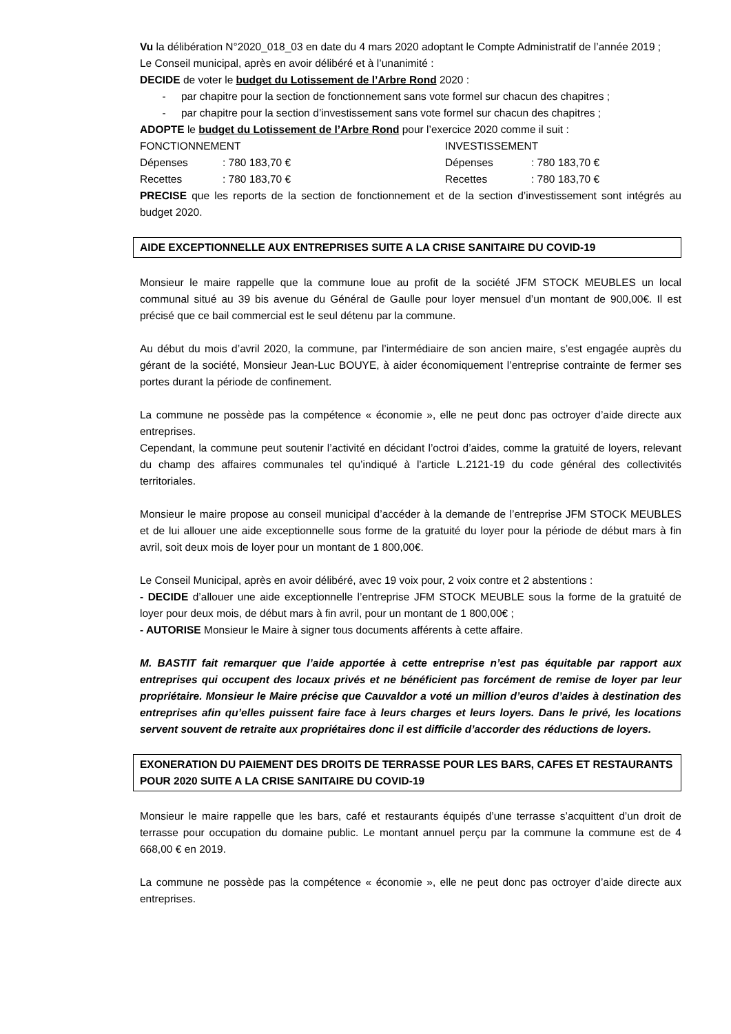Vu la délibération N°2020_018_03 en date du 4 mars 2020 adoptant le Compte Administratif de l’année 2019 ;
Le Conseil municipal, après en avoir délibéré et à l’unanimité :
DECIDE de voter le budget du Lotissement de l’Arbre Rond 2020 :
- par chapitre pour la section de fonctionnement sans vote formel sur chacun des chapitres ;
- par chapitre pour la section d’investissement sans vote formel sur chacun des chapitres ;
ADOPTE le budget du Lotissement de l’Arbre Rond pour l’exercice 2020 comme il suit :
FONCTIONNEMENT INVESTISSEMENT
Dépenses : 780 183,70 € Dépenses : 780 183,70 €
Recettes : 780 183,70 € Recettes : 780 183,70 €
PRECISE que les reports de la section de fonctionnement et de la section d’investissement sont intégrés au budget 2020.
AIDE EXCEPTIONNELLE AUX ENTREPRISES SUITE A LA CRISE SANITAIRE DU COVID-19
Monsieur le maire rappelle que la commune loue au profit de la société JFM STOCK MEUBLES un local communal situé au 39 bis avenue du Général de Gaulle pour loyer mensuel d’un montant de 900,00€. Il est précisé que ce bail commercial est le seul détenu par la commune.
Au début du mois d’avril 2020, la commune, par l’intermédiaire de son ancien maire, s’est engagée auprès du gérant de la société, Monsieur Jean-Luc BOUYE, à aider économiquement l’entreprise contrainte de fermer ses portes durant la période de confinement.
La commune ne possède pas la compétence « économie », elle ne peut donc pas octroyer d’aide directe aux entreprises.
Cependant, la commune peut soutenir l’activité en décidant l’octroi d’aides, comme la gratuité de loyers, relevant du champ des affaires communales tel qu’indiqué à l’article L.2121-19 du code général des collectivités territoriales.
Monsieur le maire propose au conseil municipal d’accéder à la demande de l’entreprise JFM STOCK MEUBLES et de lui allouer une aide exceptionnelle sous forme de la gratuité du loyer pour la période de début mars à fin avril, soit deux mois de loyer pour un montant de 1 800,00€.
Le Conseil Municipal, après en avoir délibéré, avec 19 voix pour, 2 voix contre et 2 abstentions :
- DECIDE d’allouer une aide exceptionnelle l’entreprise JFM STOCK MEUBLE sous la forme de la gratuité de loyer pour deux mois, de début mars à fin avril, pour un montant de 1 800,00€ ;
- AUTORISE Monsieur le Maire à signer tous documents afférents à cette affaire.
M. BASTIT fait remarquer que l’aide apportée à cette entreprise n’est pas équitable par rapport aux entreprises qui occupent des locaux privés et ne bénéficient pas forcément de remise de loyer par leur propriétaire. Monsieur le Maire précise que Cauvaldor a voté un million d’euros d’aides à destination des entreprises afin qu’elles puissent faire face à leurs charges et leurs loyers. Dans le privé, les locations servent souvent de retraite aux propriétaires donc il est difficile d’accorder des réductions de loyers.
EXONERATION DU PAIEMENT DES DROITS DE TERRASSE POUR LES BARS, CAFES ET RESTAURANTS POUR 2020 SUITE A LA CRISE SANITAIRE DU COVID-19
Monsieur le maire rappelle que les bars, café et restaurants équipés d’une terrasse s’acquittent d’un droit de terrasse pour occupation du domaine public. Le montant annuel perçu par la commune la commune est de 4 668,00 € en 2019.
La commune ne possède pas la compétence « économie », elle ne peut donc pas octroyer d’aide directe aux entreprises.